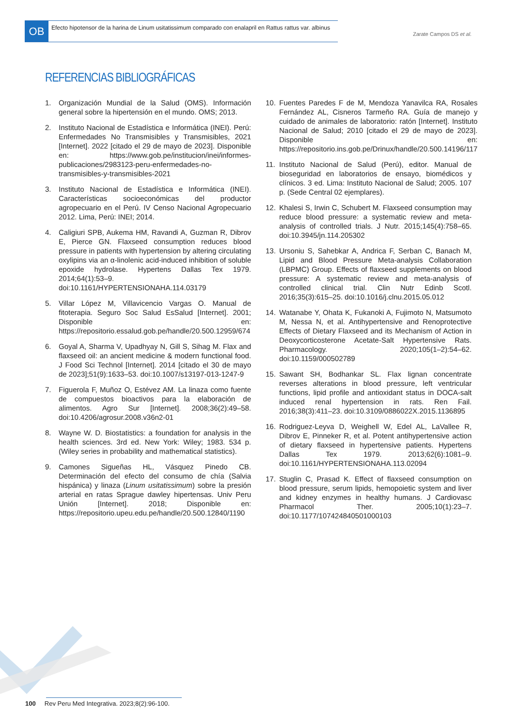OB
Efecto hipotensor de la harina de Linum usitatissimum comparado con enalapril en Rattus rattus var. albinus
Zarate Campos DS et al.
REFERENCIAS BIBLIOGRÁFICAS
1. Organización Mundial de la Salud (OMS). Información general sobre la hipertensión en el mundo. OMS; 2013.
2. Instituto Nacional de Estadística e Informática (INEI). Perú: Enfermedades No Transmisibles y Transmisibles, 2021 [Internet]. 2022 [citado el 29 de mayo de 2023]. Disponible en: https://www.gob.pe/institucion/inei/informes-publicaciones/2983123-peru-enfermedades-no-transmisibles-y-transmisibles-2021
3. Instituto Nacional de Estadística e Informática (INEI). Características socioeconómicas del productor agropecuario en el Perú. IV Censo Nacional Agropecuario 2012. Lima, Perú: INEI; 2014.
4. Caligiuri SPB, Aukema HM, Ravandi A, Guzman R, Dibrov E, Pierce GN. Flaxseed consumption reduces blood pressure in patients with hypertension by altering circulating oxylipins via an α-linolenic acid-induced inhibition of soluble epoxide hydrolase. Hypertens Dallas Tex 1979. 2014;64(1):53–9. doi:10.1161/HYPERTENSIONAHA.114.03179
5. Villar López M, Villavicencio Vargas O. Manual de fitoterapia. Seguro Soc Salud EsSalud [Internet]. 2001; Disponible en: https://repositorio.essalud.gob.pe/handle/20.500.12959/674
6. Goyal A, Sharma V, Upadhyay N, Gill S, Sihag M. Flax and flaxseed oil: an ancient medicine & modern functional food. J Food Sci Technol [Internet]. 2014 [citado el 30 de mayo de 2023];51(9):1633–53. doi:10.1007/s13197-013-1247-9
7. Figuerola F, Muñoz O, Estévez AM. La linaza como fuente de compuestos bioactivos para la elaboración de alimentos. Agro Sur [Internet]. 2008;36(2):49–58. doi:10.4206/agrosur.2008.v36n2-01
8. Wayne W. D. Biostatistics: a foundation for analysis in the health sciences. 3rd ed. New York: Wiley; 1983. 534 p. (Wiley series in probability and mathematical statistics).
9. Camones Sigueñas HL, Vásquez Pinedo CB. Determinación del efecto del consumo de chía (Salvia hispánica) y linaza (Linum usitatissimum) sobre la presión arterial en ratas Sprague dawley hipertensas. Univ Peru Unión [Internet]. 2018; Disponible en: https://repositorio.upeu.edu.pe/handle/20.500.12840/1190
10. Fuentes Paredes F de M, Mendoza Yanavilca RA, Rosales Fernández AL, Cisneros Tarmeño RA. Guía de manejo y cuidado de animales de laboratorio: ratón [Internet]. Instituto Nacional de Salud; 2010 [citado el 29 de mayo de 2023]. Disponible en: https://repositorio.ins.gob.pe/Drinux/handle/20.500.14196/117
11. Instituto Nacional de Salud (Perú), editor. Manual de bioseguridad en laboratorios de ensayo, biomédicos y clínicos. 3 ed. Lima: Instituto Nacional de Salud; 2005. 107 p. (Sede Central 02 ejemplares).
12. Khalesi S, Irwin C, Schubert M. Flaxseed consumption may reduce blood pressure: a systematic review and meta-analysis of controlled trials. J Nutr. 2015;145(4):758–65. doi:10.3945/jn.114.205302
13. Ursoniu S, Sahebkar A, Andrica F, Serban C, Banach M, Lipid and Blood Pressure Meta-analysis Collaboration (LBPMC) Group. Effects of flaxseed supplements on blood pressure: A systematic review and meta-analysis of controlled clinical trial. Clin Nutr Edinb Scotl. 2016;35(3):615–25. doi:10.1016/j.clnu.2015.05.012
14. Watanabe Y, Ohata K, Fukanoki A, Fujimoto N, Matsumoto M, Nessa N, et al. Antihypertensive and Renoprotective Effects of Dietary Flaxseed and its Mechanism of Action in Deoxycorticosterone Acetate-Salt Hypertensive Rats. Pharmacology. 2020;105(1–2):54–62. doi:10.1159/000502789
15. Sawant SH, Bodhankar SL. Flax lignan concentrate reverses alterations in blood pressure, left ventricular functions, lipid profile and antioxidant status in DOCA-salt induced renal hypertension in rats. Ren Fail. 2016;38(3):411–23. doi:10.3109/0886022X.2015.1136895
16. Rodriguez-Leyva D, Weighell W, Edel AL, LaVallee R, Dibrov E, Pinneker R, et al. Potent antihypertensive action of dietary flaxseed in hypertensive patients. Hypertens Dallas Tex 1979. 2013;62(6):1081–9. doi:10.1161/HYPERTENSIONAHA.113.02094
17. Stuglin C, Prasad K. Effect of flaxseed consumption on blood pressure, serum lipids, hemopoietic system and liver and kidney enzymes in healthy humans. J Cardiovasc Pharmacol Ther. 2005;10(1):23–7. doi:10.1177/107424840501000103
100 Rev Peru Med Integrativa. 2023;8(2):96-100.